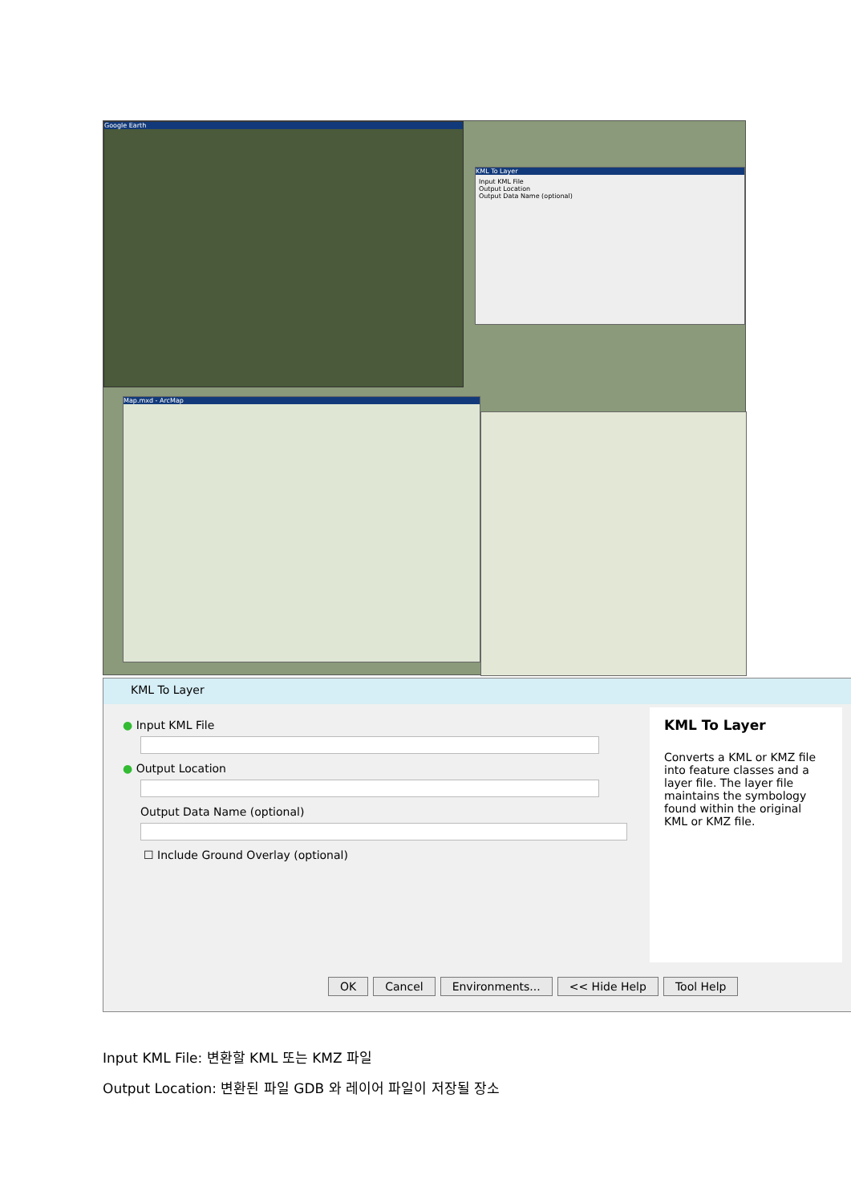Google Earth
KML To Layer
Input KML File
Output Location
Output Data Name (optional)
Map.mxd - ArcMap
KML To Layer
● Input KML File
● Output Location
Output Data Name (optional)
☐ Include Ground Overlay (optional)
KML To Layer
Converts a KML or KMZ file into feature classes and a layer file. The layer file maintains the symbology found within the original KML or KMZ file.
OK Cancel Environments... << Hide Help Tool Help
Input KML File: 변환할 KML 또는 KMZ 파일
Output Location: 변환된 파일 GDB 와 레이어 파일이 저장될 장소